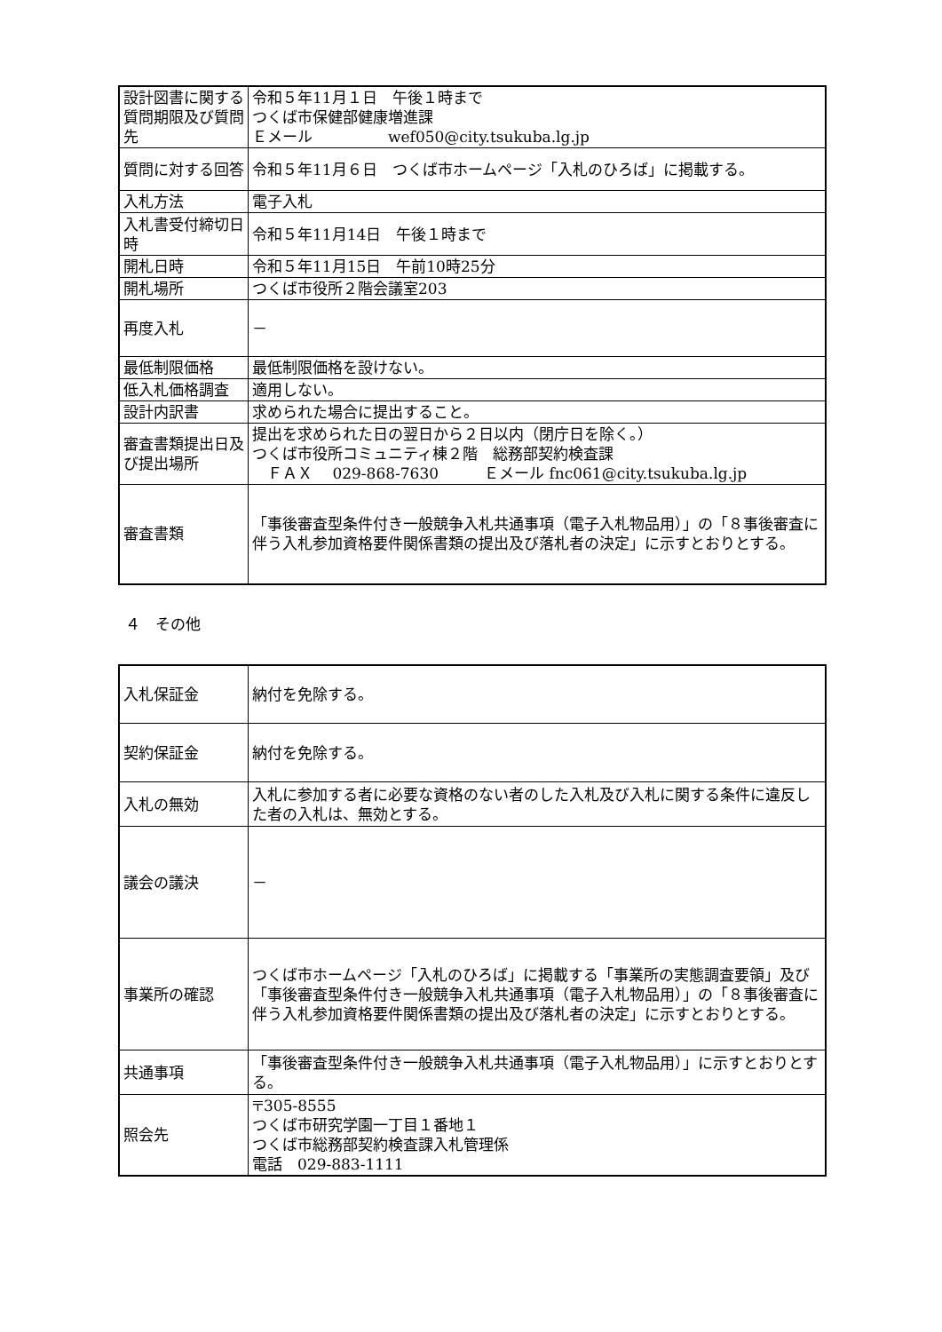| 設計図書に関する質問期限及び質問先 | 令和５年11月１日 午後１時まで つくば市保健部健康増進課 Ｅメール wef050@city.tsukuba.lg.jp |
| 質問に対する回答 | 令和５年11月６日 つくば市ホームページ「入札のひろば」に掲載する。 |
| 入札方法 | 電子入札 |
| 入札書受付締切日時 | 令和５年11月14日 午後１時まで |
| 開札日時 | 令和５年11月15日 午前10時25分 |
| 開札場所 | つくば市役所２階会議室203 |
| 再度入札 | － |
| 最低制限価格 | 最低制限価格を設けない。 |
| 低入札価格調査 | 適用しない。 |
| 設計内訳書 | 求められた場合に提出すること。 |
| 審査書類提出日及び提出場所 | 提出を求められた日の翌日から２日以内（閉庁日を除く。） つくば市役所コミュニティ棟２階 総務部契約検査課 ＦＡＸ 029-868-7630 Ｅメール fnc061@city.tsukuba.lg.jp |
| 審査書類 | 「事後審査型条件付き一般競争入札共通事項（電子入札物品用）」の「８事後審査に伴う入札参加資格要件関係書類の提出及び落札者の決定」に示すとおりとする。 |
４　その他
| 入札保証金 | 納付を免除する。 |
| 契約保証金 | 納付を免除する。 |
| 入札の無効 | 入札に参加する者に必要な資格のない者のした入札及び入札に関する条件に違反した者の入札は、無効とする。 |
| 議会の議決 | － |
| 事業所の確認 | つくば市ホームページ「入札のひろば」に掲載する「事業所の実態調査要領」及び「事後審査型条件付き一般競争入札共通事項（電子入札物品用）」の「８事後審査に伴う入札参加資格要件関係書類の提出及び落札者の決定」に示すとおりとする。 |
| 共通事項 | 「事後審査型条件付き一般競争入札共通事項（電子入札物品用）」に示すとおりとする。 |
| 照会先 | 〒305-8555 つくば市研究学園一丁目１番地１ つくば市総務部契約検査課入札管理係 電話 029-883-1111 |